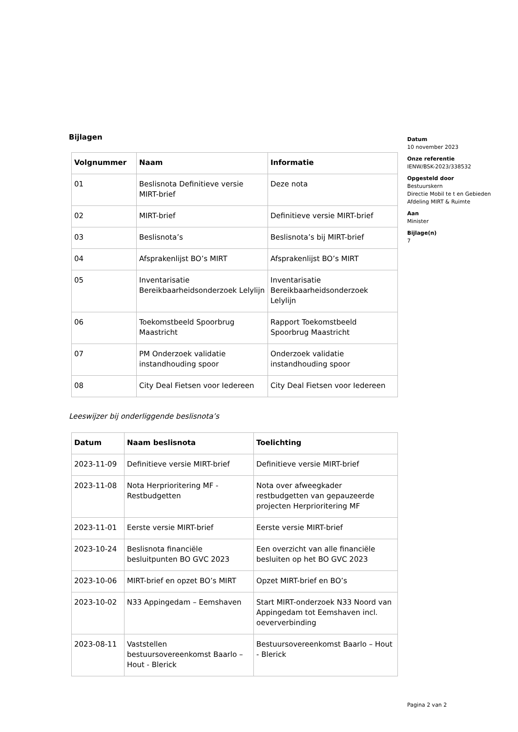Bijlagen
| Volgnummer | Naam | Informatie |
| --- | --- | --- |
| 01 | Beslisnota Definitieve versie MIRT-brief | Deze nota |
| 02 | MIRT-brief | Definitieve versie MIRT-brief |
| 03 | Beslisnota’s | Beslisnota’s bij MIRT-brief |
| 04 | Afsprakenlijst BO’s MIRT | Afsprakenlijst BO’s MIRT |
| 05 | Inventarisatie Bereikbaarheidsonderzoek Lelylijn | Inventarisatie Bereikbaarheidsonderzoek Lelylijn |
| 06 | Toekomstbeeld Spoorbrug Maastricht | Rapport Toekomstbeeld Spoorbrug Maastricht |
| 07 | PM Onderzoek validatie instandhouding spoor | Onderzoek validatie instandhouding spoor |
| 08 | City Deal Fietsen voor Iedereen | City Deal Fietsen voor Iedereen |
Leeswijzer bij onderliggende beslisnota’s
| Datum | Naam beslisnota | Toelichting |
| --- | --- | --- |
| 2023-11-09 | Definitieve versie MIRT-brief | Definitieve versie MIRT-brief |
| 2023-11-08 | Nota Herprioritering MF - Restbudgetten | Nota over afweegkader restbudgetten van gepauzeerde projecten Herprioritering MF |
| 2023-11-01 | Eerste versie MIRT-brief | Eerste versie MIRT-brief |
| 2023-10-24 | Beslisnota financiële besluitpunten BO GVC 2023 | Een overzicht van alle financiële besluiten op het BO GVC 2023 |
| 2023-10-06 | MIRT-brief en opzet BO’s MIRT | Opzet MIRT-brief en BO’s |
| 2023-10-02 | N33 Appingedam – Eemshaven | Start MIRT-onderzoek N33 Noord van Appingedam tot Eemshaven incl. oeververbinding |
| 2023-08-11 | Vaststellen bestuursovereenkomst Baarlo – Hout - Blerick | Bestuursovereenkomst Baarlo – Hout - Blerick |
Datum
10 november 2023
Onze referentie
IENW/BSK-2023/338532
Opgesteld door
Bestuurskern
Directie Mobil te t en Gebieden
Afdeling MIRT & Ruimte
Aan
Minister
Bijlage(n)
7
Pagina 2 van 2